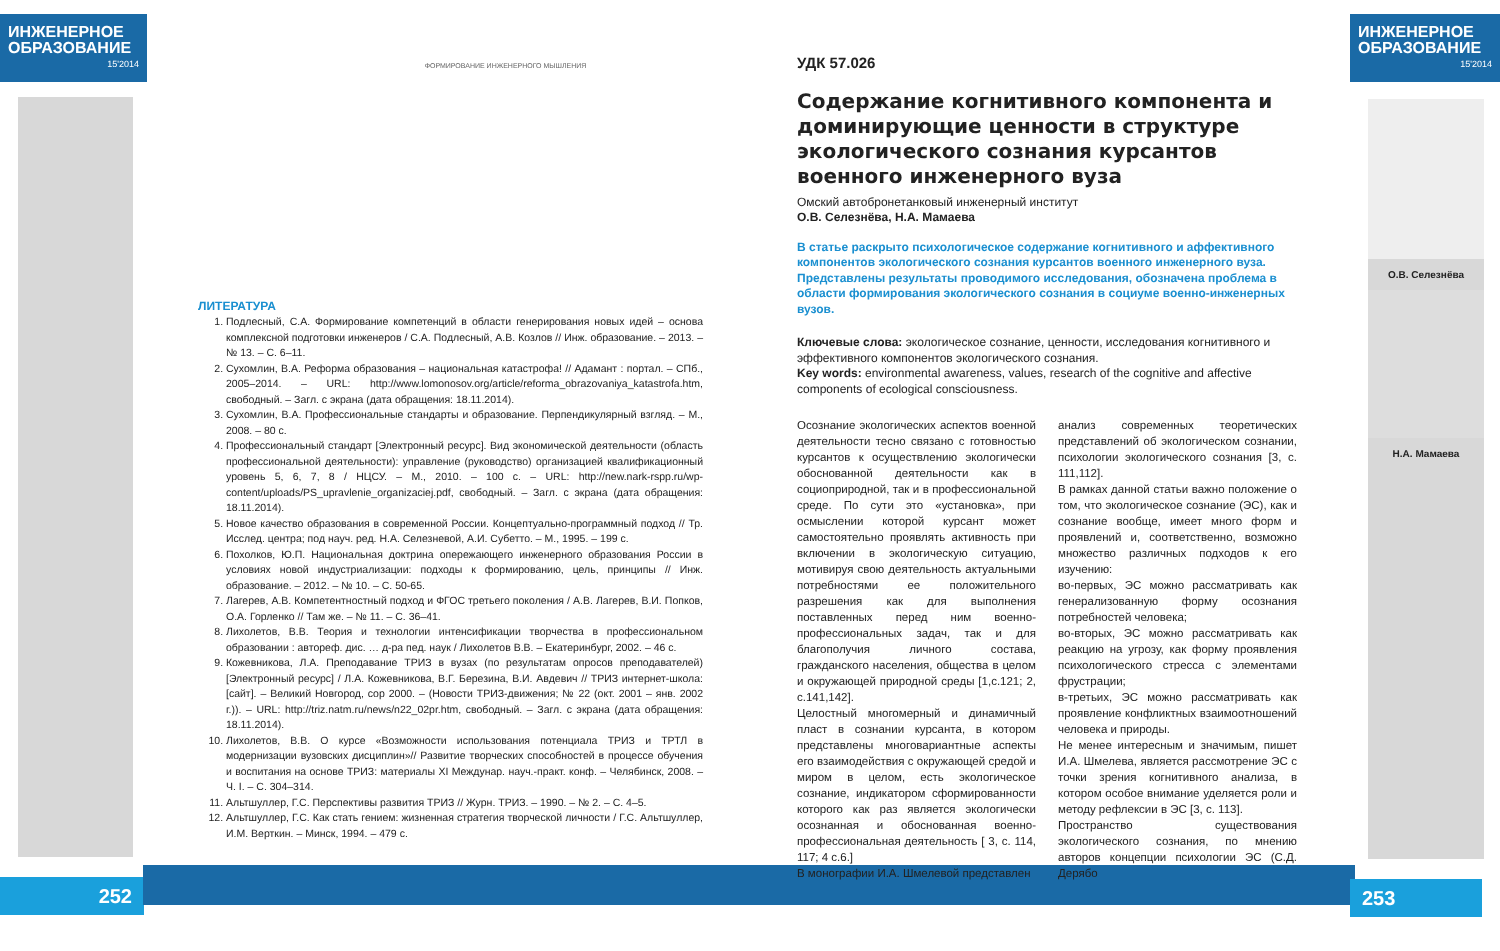ИНЖЕНЕРНОЕ
ОБРАЗОВАНИЕ
15'2014
252
ИНЖЕНЕРНОЕ
ОБРАЗОВАНИЕ
15'2014
О.В. Селезнёва
Н.А. Мамаева
253
ФОРМИРОВАНИЕ ИНЖЕНЕРНОГО МЫШЛЕНИЯ
ЛИТЕРАТУРА
1. Подлесный, С.А. Формирование компетенций в области генерирования новых идей – основа комплексной подготовки инженеров / С.А. Подлесный, А.В. Козлов // Инж. образование. – 2013. – № 13. – С. 6–11.
2. Сухомлин, В.А. Реформа образования – национальная катастрофа! // Адамант : портал. – СПб., 2005–2014. – URL: http://www.lomonosov.org/article/reforma_obrazovaniya_katastrofa.htm, свободный. – Загл. с экрана (дата обращения: 18.11.2014).
3. Сухомлин, В.А. Профессиональные стандарты и образование. Перпендикулярный взгляд. – М., 2008. – 80 с.
4. Профессиональный стандарт [Электронный ресурс]. Вид экономической деятельности (область профессиональной деятельности): управление (руководство) организацией квалификационный уровень 5, 6, 7, 8 / НЦСУ. – М., 2010. – 100 с. – URL: http://new.nark-rspp.ru/wp-content/uploads/PS_upravlenie_organizaciej.pdf, свободный. – Загл. с экрана (дата обращения: 18.11.2014).
5. Новое качество образования в современной России. Концептуально-программный подход // Тр. Исслед. центра; под науч. ред. Н.А. Селезневой, А.И. Субетто. – М., 1995. – 199 с.
6. Похолков, Ю.П. Национальная доктрина опережающего инженерного образования России в условиях новой индустриализации: подходы к формированию, цель, принципы // Инж. образование. – 2012. – № 10. – С. 50-65.
7. Лагерев, А.В. Компетентностный подход и ФГОС третьего поколения / А.В. Лагерев, В.И. Попков, О.А. Горленко // Там же. – № 11. – С. 36–41.
8. Лихолетов, В.В. Теория и технологии интенсификации творчества в профессиональном образовании : автореф. дис. … д-ра пед. наук / Лихолетов В.В. – Екатеринбург, 2002. – 46 с.
9. Кожевникова, Л.А. Преподавание ТРИЗ в вузах (по результатам опросов преподавателей) [Электронный ресурс] / Л.А. Кожевникова, В.Г. Березина, В.И. Авдевич // ТРИЗ интернет-школа: [сайт]. – Великий Новгород, cop 2000. – (Новости ТРИЗ-движения; № 22 (окт. 2001 – янв. 2002 г.)). – URL: http://triz.natm.ru/news/n22_02pr.htm, свободный. – Загл. с экрана (дата обращения: 18.11.2014).
10. Лихолетов, В.В. О курсе «Возможности использования потенциала ТРИЗ и ТРТЛ в модернизации вузовских дисциплин»// Развитие творческих способностей в процессе обучения и воспитания на основе ТРИЗ: материалы XI Междунар. науч.-практ. конф. – Челябинск, 2008. – Ч. I. – С. 304–314.
11. Альтшуллер, Г.С. Перспективы развития ТРИЗ // Журн. ТРИЗ. – 1990. – № 2. – С. 4–5.
12. Альтшуллер, Г.С. Как стать гением: жизненная стратегия творческой личности / Г.С. Альтшуллер, И.М. Верткин. – Минск, 1994. – 479 с.
УДК 57.026
Содержание когнитивного компонента и доминирующие ценности в структуре экологического сознания курсантов военного инженерного вуза
Омский автобронетанковый инженерный институт
О.В. Селезнёва, Н.А. Мамаева
В статье раскрыто психологическое содержание когнитивного и аффективного компонентов экологического сознания курсантов военного инженерного вуза. Представлены результаты проводимого исследования, обозначена проблема в области формирования экологического сознания в социуме военно-инженерных вузов.
Ключевые слова: экологическое сознание, ценности, исследования когнитивного и эффективного компонентов экологического сознания.
Key words: environmental awareness, values, research of the cognitive and affective components of ecological consciousness.
Осознание экологических аспектов военной деятельности тесно связано с готовностью курсантов к осуществлению экологически обоснованной деятельности как в социоприродной, так и в профессиональной среде. По сути это «установка», при осмыслении которой курсант может самостоятельно проявлять активность при включении в экологическую ситуацию, мотивируя свою деятельность актуальными потребностями ее положительного разрешения как для выполнения поставленных перед ним военно-профессиональных задач, так и для благополучия личного состава, гражданского населения, общества в целом и окружающей природной среды [1,с.121; 2, с.141,142].
Целостный многомерный и динамичный пласт в сознании курсанта, в котором представлены многовариантные аспекты его взаимодействия с окружающей средой и миром в целом, есть экологическое сознание, индикатором сформированности которого как раз является экологически осознанная и обоснованная военно-профессиональная деятельность [ 3, с. 114, 117; 4 с.6.]
В монографии И.А. Шмелевой представлен
анализ современных теоретических представлений об экологическом сознании, психологии экологического сознания [3, с. 111,112].
В рамках данной статьи важно положение о том, что экологическое сознание (ЭС), как и сознание вообще, имеет много форм и проявлений и, соответственно, возможно множество различных подходов к его изучению:
во-первых, ЭС можно рассматривать как генерализованную форму осознания потребностей человека;
во-вторых, ЭС можно рассматривать как реакцию на угрозу, как форму проявления психологического стресса с элементами фрустрации;
в-третьих, ЭС можно рассматривать как проявление конфликтных взаимоотношений человека и природы.
Не менее интересным и значимым, пишет И.А. Шмелева, является рассмотрение ЭС с точки зрения когнитивного анализа, в котором особое внимание уделяется роли и методу рефлексии в ЭС [3, с. 113].
Пространство существования экологического сознания, по мнению авторов концепции психологии ЭС (С.Д. Дерябо